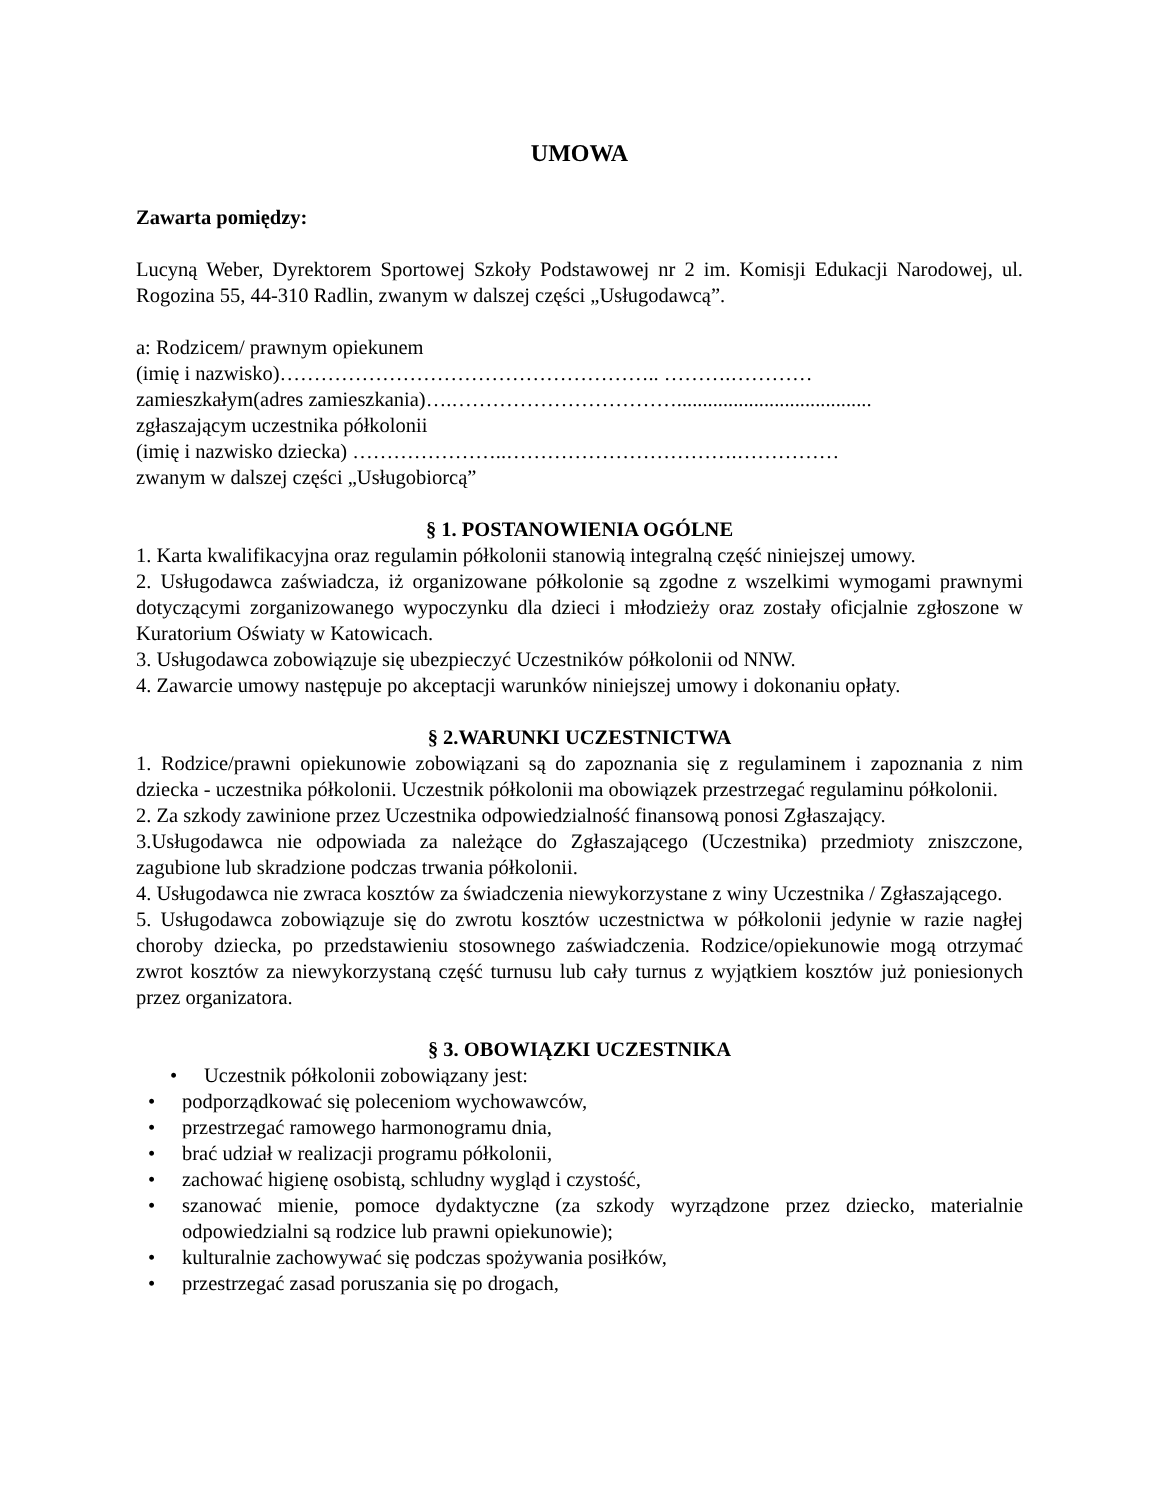UMOWA
Zawarta pomiędzy:
Lucyną Weber, Dyrektorem Sportowej Szkoły Podstawowej nr 2 im. Komisji Edukacji Narodowej, ul. Rogozina 55, 44-310 Radlin, zwanym w dalszej części „Usługodawcą”.
a: Rodzicem/ prawnym opiekunem
(imię i nazwisko)……………………………………………….. ……….…………
zamieszkałym(adres zamieszkania)….……………………………......................................
zgłaszającym uczestnika półkolonii
(imię i nazwisko dziecka) …………………..…………………………….……………
zwanym w dalszej części „Usługobiorcą”
§ 1. POSTANOWIENIA OGÓLNE
1. Karta kwalifikacyjna oraz regulamin półkolonii stanowią integralną część niniejszej umowy.
2. Usługodawca zaświadcza, iż organizowane półkolonie są zgodne z wszelkimi wymogami prawnymi dotyczącymi zorganizowanego wypoczynku dla dzieci i młodzieży oraz zostały oficjalnie zgłoszone w Kuratorium Oświaty w Katowicach.
3. Usługodawca zobowiązuje się ubezpieczyć Uczestników półkolonii od NNW.
4. Zawarcie umowy następuje po akceptacji warunków niniejszej umowy i dokonaniu opłaty.
§ 2.WARUNKI UCZESTNICTWA
1. Rodzice/prawni opiekunowie zobowiązani są do zapoznania się z regulaminem i zapoznania z nim dziecka - uczestnika półkolonii. Uczestnik półkolonii ma obowiązek przestrzegać regulaminu półkolonii.
2. Za szkody zawinione przez Uczestnika odpowiedzialność finansową ponosi Zgłaszający.
3.Usługodawca nie odpowiada za należące do Zgłaszającego (Uczestnika) przedmioty zniszczone, zagubione lub skradzione podczas trwania półkolonii.
4. Usługodawca nie zwraca kosztów za świadczenia niewykorzystane z winy Uczestnika / Zgłaszającego.
5. Usługodawca zobowiązuje się do zwrotu kosztów uczestnictwa w półkolonii jedynie w razie nagłej choroby dziecka, po przedstawieniu stosownego zaświadczenia. Rodzice/opiekunowie mogą otrzymać zwrot kosztów za niewykorzystaną część turnusu lub cały turnus z wyjątkiem kosztów już poniesionych przez organizatora.
§ 3. OBOWIĄZKI UCZESTNIKA
• Uczestnik półkolonii zobowiązany jest:
• podporządkować się poleceniom wychowawców,
• przestrzegać ramowego harmonogramu dnia,
• brać udział w realizacji programu półkolonii,
• zachować higienę osobistą, schludny wygląd i czystość,
• szanować mienie, pomoce dydaktyczne (za szkody wyrządzone przez dziecko, materialnie odpowiedzialni są rodzice lub prawni opiekunowie);
• kulturalnie zachowywać się podczas spożywania posiłków,
• przestrzegać zasad poruszania się po drogach,